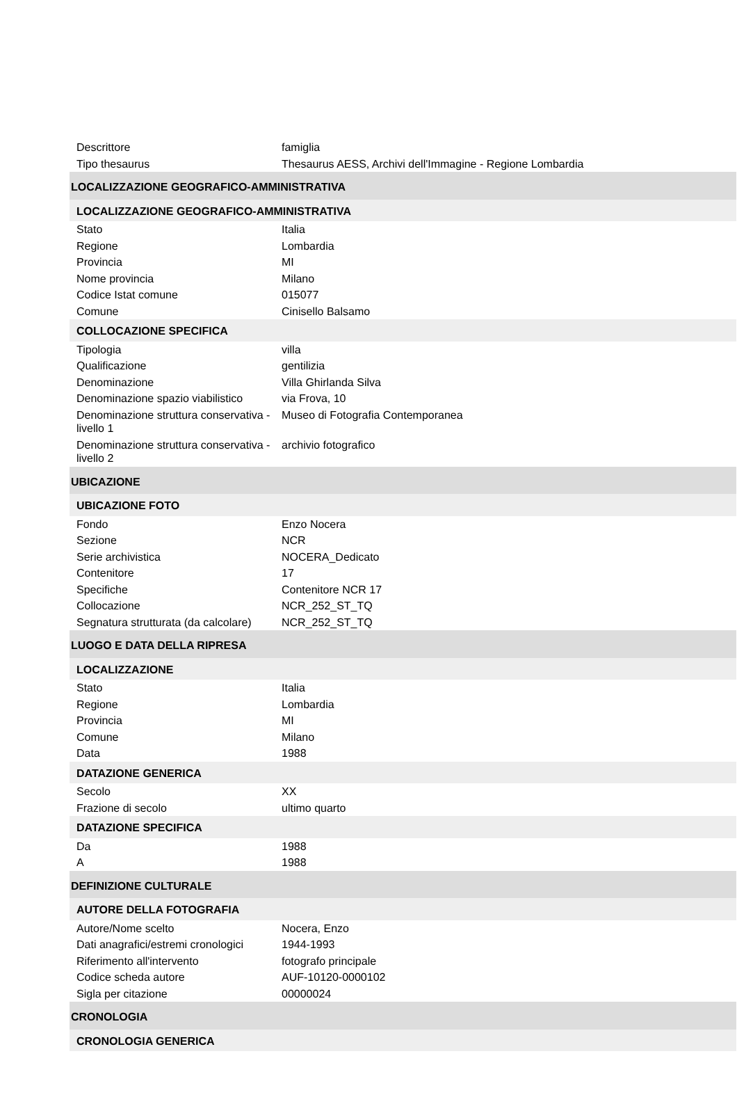| Descrittore | famiglia |
| Tipo thesaurus | Thesaurus AESS, Archivi dell'Immagine - Regione Lombardia |
| LOCALIZZAZIONE GEOGRAFICO-AMMINISTRATIVA | |
| LOCALIZZAZIONE GEOGRAFICO-AMMINISTRATIVA | |
| Stato | Italia |
| Regione | Lombardia |
| Provincia | MI |
| Nome provincia | Milano |
| Codice Istat comune | 015077 |
| Comune | Cinisello Balsamo |
| COLLOCAZIONE SPECIFICA | |
| Tipologia | villa |
| Qualificazione | gentilizia |
| Denominazione | Villa Ghirlanda Silva |
| Denominazione spazio viabilistico | via Frova, 10 |
| Denominazione struttura conservativa - livello 1 | Museo di Fotografia Contemporanea |
| Denominazione struttura conservativa - livello 2 | archivio fotografico |
| UBICAZIONE | |
| UBICAZIONE FOTO | |
| Fondo | Enzo Nocera |
| Sezione | NCR |
| Serie archivistica | NOCERA_Dedicato |
| Contenitore | 17 |
| Specifiche | Contenitore NCR 17 |
| Collocazione | NCR_252_ST_TQ |
| Segnatura strutturata (da calcolare) | NCR_252_ST_TQ |
| LUOGO E DATA DELLA RIPRESA | |
| LOCALIZZAZIONE | |
| Stato | Italia |
| Regione | Lombardia |
| Provincia | MI |
| Comune | Milano |
| Data | 1988 |
| DATAZIONE GENERICA | |
| Secolo | XX |
| Frazione di secolo | ultimo quarto |
| DATAZIONE SPECIFICA | |
| Da | 1988 |
| A | 1988 |
| DEFINIZIONE CULTURALE | |
| AUTORE DELLA FOTOGRAFIA | |
| Autore/Nome scelto | Nocera, Enzo |
| Dati anagrafici/estremi cronologici | 1944-1993 |
| Riferimento all'intervento | fotografo principale |
| Codice scheda autore | AUF-10120-0000102 |
| Sigla per citazione | 00000024 |
| CRONOLOGIA | |
| CRONOLOGIA GENERICA | |